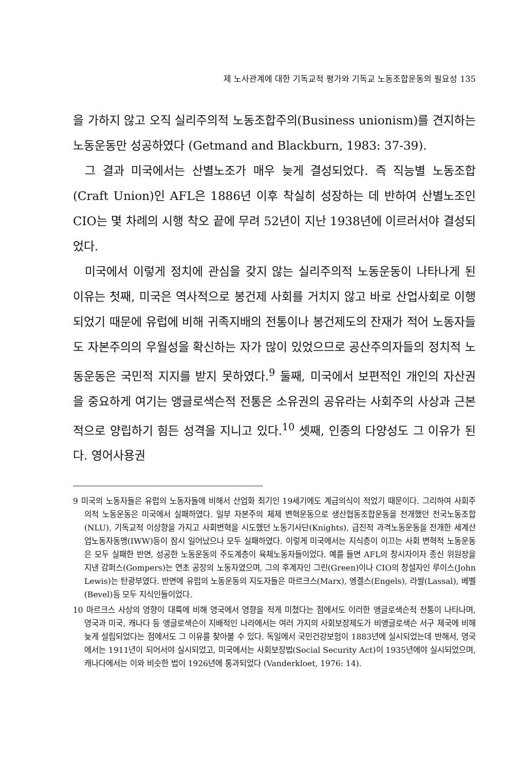제 노사관계에 대한 기독교적 평가와 기독교 노동조합운동의 필요성 135
을 가하지 않고 오직 실리주의적 노동조합주의(Business unionism)를 견지하는 노동운동만 성공하였다 (Getmand and Blackburn, 1983: 37-39).
그 결과 미국에서는 산별노조가 매우 늦게 결성되었다. 즉 직능별 노동조합(Craft Union)인 AFL은 1886년 이후 착실히 성장하는 데 반하여 산별노조인 CIO는 몇 차례의 시행 착오 끝에 무려 52년이 지난 1938년에 이르러서야 결성되었다.
미국에서 이렇게 정치에 관심을 갖지 않는 실리주의적 노동운동이 나타나게 된 이유는 첫째, 미국은 역사적으로 봉건제 사회를 거치지 않고 바로 산업사회로 이행되었기 때문에 유럽에 비해 귀족지배의 전통이나 봉건제도의 잔재가 적어 노동자들도 자본주의의 우월성을 확신하는 자가 많이 있었으므로 공산주의자들의 정치적 노동운동은 국민적 지지를 받지 못하였다.<sup>9</sup> 둘째, 미국에서 보편적인 개인의 자산권을 중요하게 여기는 앵글로색슨적 전통은 소유권의 공유라는 사회주의 사상과 근본적으로 양립하기 힘든 성격을 지니고 있다.<sup>10</sup> 셋째, 인종의 다양성도 그 이유가 된다. 영어사용권
9 미국의 노동자들은 유럽의 노동자들에 비해서 산업화 최기인 19세기에도 계급의식이 적었기 때문이다. 그리하여 사회주의적 노동운동은 미국에서 실패하였다. 일부 자본주의 체제 변혁운동으로 생산협동조합운동을 전개했던 전국노동조합(NLU), 기독교적 이상향을 가지고 사회변혁을 시도했던 노동기사단(Knights), 급진적 과격노동운동을 전개한 세계산업노동자동맹(IWW)등이 잠시 일어났으나 모두 실패하였다. 이렇게 미국에서는 지식층이 이끄는 사회 변혁적 노동운동은 모두 실패한 반면, 성공한 노동운동의 주도계층이 육체노동자들이었다. 예를 들면 AFL의 창시자이자 종신 위원장을 지낸 감퍼스(Gompers)는 연초 공장의 노동자였으며, 그의 후계자인 그린(Green)이나 CIO의 창설자인 루이스(John Lewis)는 탄광부였다. 반면에 유럽의 노동운동의 지도자들은 마르크스(Marx), 엥겔스(Engels), 라쌀(Lassal), 베벨(Bevel)등 모두 지식인들이었다.
10 마르크스 사상의 영향이 대륙에 비해 영국에서 영향을 적게 미쳤다는 점에서도 이러한 앵글로색슨적 전통이 나타나며, 영국과 미국, 캐나다 등 앵글로색슨이 지배적인 나라에서는 여러 가지의 사회보장제도가 비앵글로색슨 서구 제국에 비해 늦게 설립되었다는 점에서도 그 이유를 찾아볼 수 있다. 독일에서 국민건강보험이 1883년에 실시되었는데 반해서, 영국에서는 1911년이 되어서야 실시되었고, 미국에서는 사회보장법(Social Security Act)이 1935년에야 실시되었으며, 캐나다에서는 이와 비슷한 법이 1926년에 통과되었다 (Vanderkloet, 1976: 14).